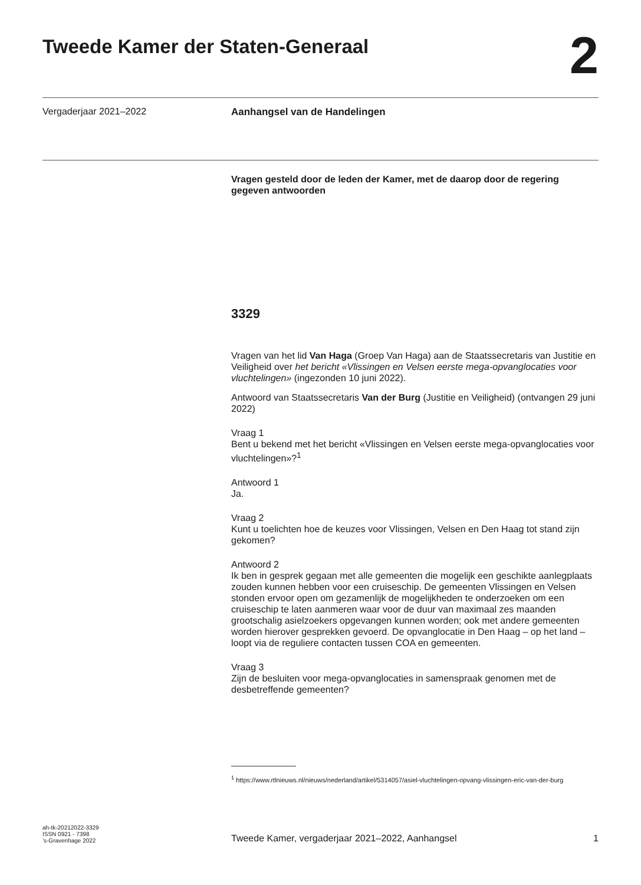Tweede Kamer der Staten-Generaal
2
Vergaderjaar 2021–2022
Aanhangsel van de Handelingen
Vragen gesteld door de leden der Kamer, met de daarop door de regering gegeven antwoorden
3329
Vragen van het lid Van Haga (Groep Van Haga) aan de Staatssecretaris van Justitie en Veiligheid over het bericht «Vlissingen en Velsen eerste mega-opvanglocaties voor vluchtelingen» (ingezonden 10 juni 2022).
Antwoord van Staatssecretaris Van der Burg (Justitie en Veiligheid) (ontvangen 29 juni 2022)
Vraag 1
Bent u bekend met het bericht «Vlissingen en Velsen eerste mega-opvanglocaties voor vluchtelingen»?<sup>1</sup>
Antwoord 1
Ja.
Vraag 2
Kunt u toelichten hoe de keuzes voor Vlissingen, Velsen en Den Haag tot stand zijn gekomen?
Antwoord 2
Ik ben in gesprek gegaan met alle gemeenten die mogelijk een geschikte aanlegplaats zouden kunnen hebben voor een cruiseschip. De gemeenten Vlissingen en Velsen stonden ervoor open om gezamenlijk de mogelijkheden te onderzoeken om een cruiseschip te laten aanmeren waar voor de duur van maximaal zes maanden grootschalig asielzoekers opgevangen kunnen worden; ook met andere gemeenten worden hierover gesprekken gevoerd. De opvanglocatie in Den Haag – op het land – loopt via de reguliere contacten tussen COA en gemeenten.
Vraag 3
Zijn de besluiten voor mega-opvanglocaties in samenspraak genomen met de desbetreffende gemeenten?
<sup>1</sup> https://www.rtlnieuws.nl/nieuws/nederland/artikel/5314057/asiel-vluchtelingen-opvang-vlissingen-eric-van-der-burg
ah-tk-20212022-3329
ISSN 0921 - 7398
’s-Gravenhage 2022
Tweede Kamer, vergaderjaar 2021–2022, Aanhangsel 1